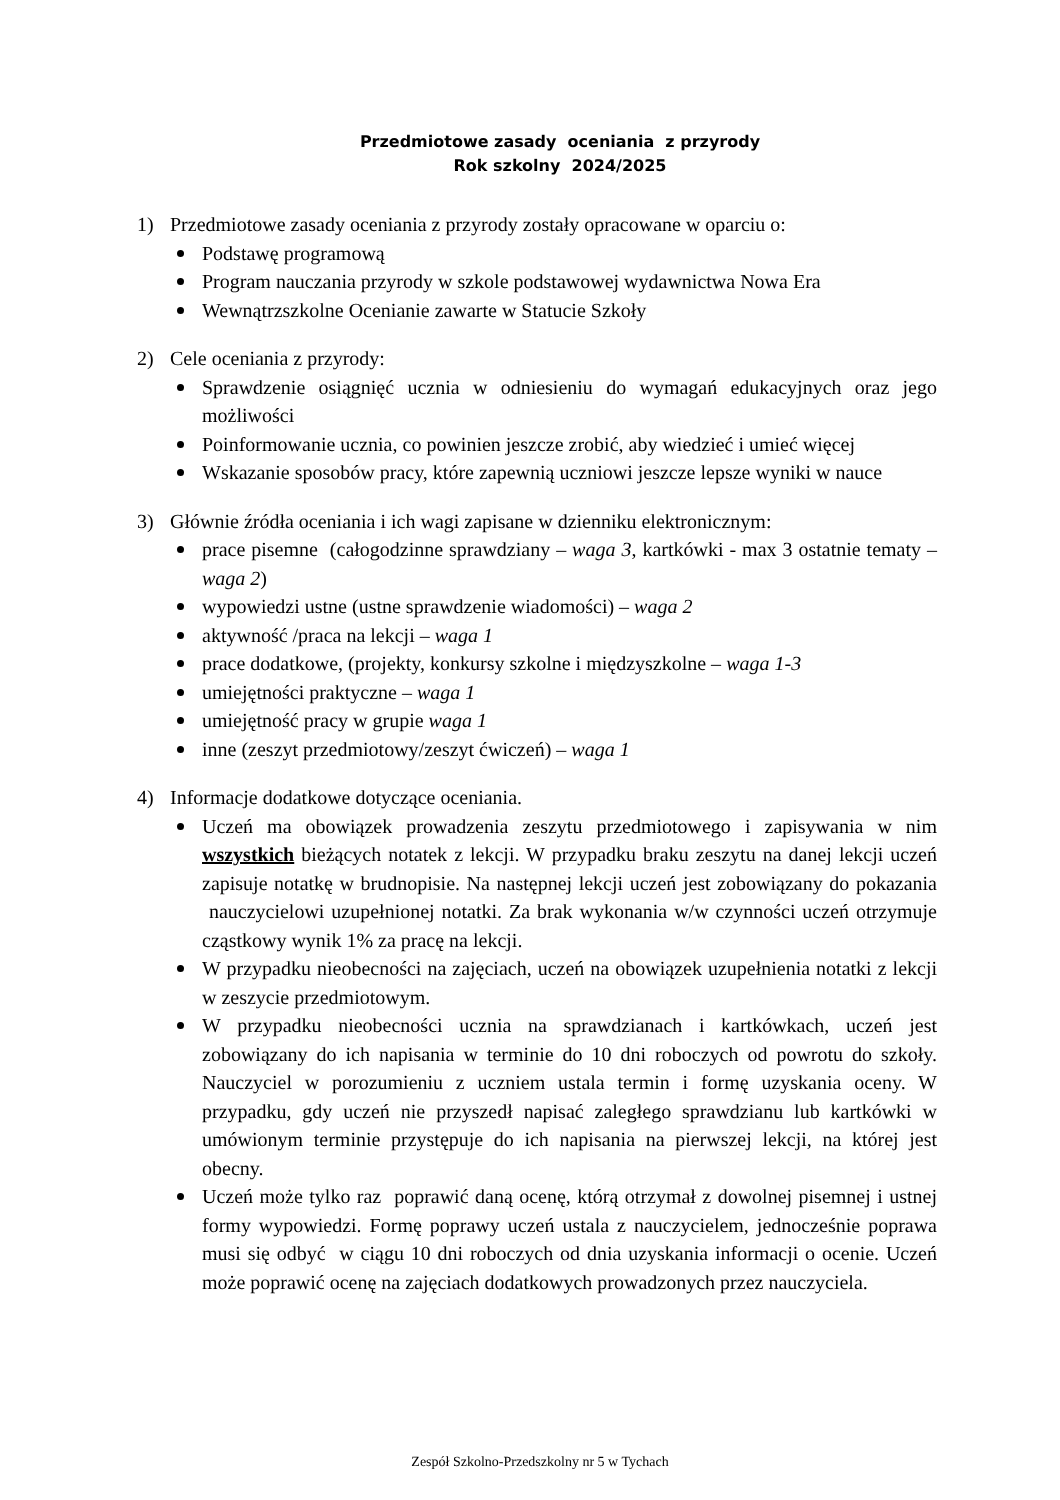Przedmiotowe zasady oceniania z przyrody
Rok szkolny 2024/2025
1) Przedmiotowe zasady oceniania z przyrody zostały opracowane w oparciu o:
Podstawę programową
Program nauczania przyrody w szkole podstawowej wydawnictwa Nowa Era
Wewnątrzszkolne Ocenianie zawarte w Statucie Szkoły
2) Cele oceniania z przyrody:
Sprawdzenie osiągnięć ucznia w odniesieniu do wymagań edukacyjnych oraz jego możliwości
Poinformowanie ucznia, co powinien jeszcze zrobić, aby wiedzieć i umieć więcej
Wskazanie sposobów pracy, które zapewnią uczniowi jeszcze lepsze wyniki w nauce
3) Głównie źródła oceniania i ich wagi zapisane w dzienniku elektronicznym:
prace pisemne (całogodzinne sprawdziany – waga 3, kartkówki - max 3 ostatnie tematy – waga 2)
wypowiedzi ustne (ustne sprawdzenie wiadomości) – waga 2
aktywność /praca na lekcji – waga 1
prace dodatkowe, (projekty, konkursy szkolne i międzyszkolne – waga 1-3
umiejętności praktyczne – waga 1
umiejętność pracy w grupie waga 1
inne (zeszyt przedmiotowy/zeszyt ćwiczeń) – waga 1
4) Informacje dodatkowe dotyczące oceniania.
Uczeń ma obowiązek prowadzenia zeszytu przedmiotowego i zapisywania w nim wszystkich bieżących notatek z lekcji. W przypadku braku zeszytu na danej lekcji uczeń zapisuje notatkę w brudnopisie. Na następnej lekcji uczeń jest zobowiązany do pokazania nauczycielowi uzupełnionej notatki. Za brak wykonania w/w czynności uczeń otrzymuje cząstkowy wynik 1% za pracę na lekcji.
W przypadku nieobecności na zajęciach, uczeń na obowiązek uzupełnienia notatki z lekcji w zeszycie przedmiotowym.
W przypadku nieobecności ucznia na sprawdzianach i kartkówkach, uczeń jest zobowiązany do ich napisania w terminie do 10 dni roboczych od powrotu do szkoły. Nauczyciel w porozumieniu z uczniem ustala termin i formę uzyskania oceny. W przypadku, gdy uczeń nie przyszedł napisać zaległego sprawdzianu lub kartkówki w umówionym terminie przystępuje do ich napisania na pierwszej lekcji, na której jest obecny.
Uczeń może tylko raz poprawić daną ocenę, którą otrzymał z dowolnej pisemnej i ustnej formy wypowiedzi. Formę poprawy uczeń ustala z nauczycielem, jednocześnie poprawa musi się odbyć w ciągu 10 dni roboczych od dnia uzyskania informacji o ocenie. Uczeń może poprawić ocenę na zajęciach dodatkowych prowadzonych przez nauczyciela.
Zespół Szkolno-Przedszkolny nr 5 w Tychach